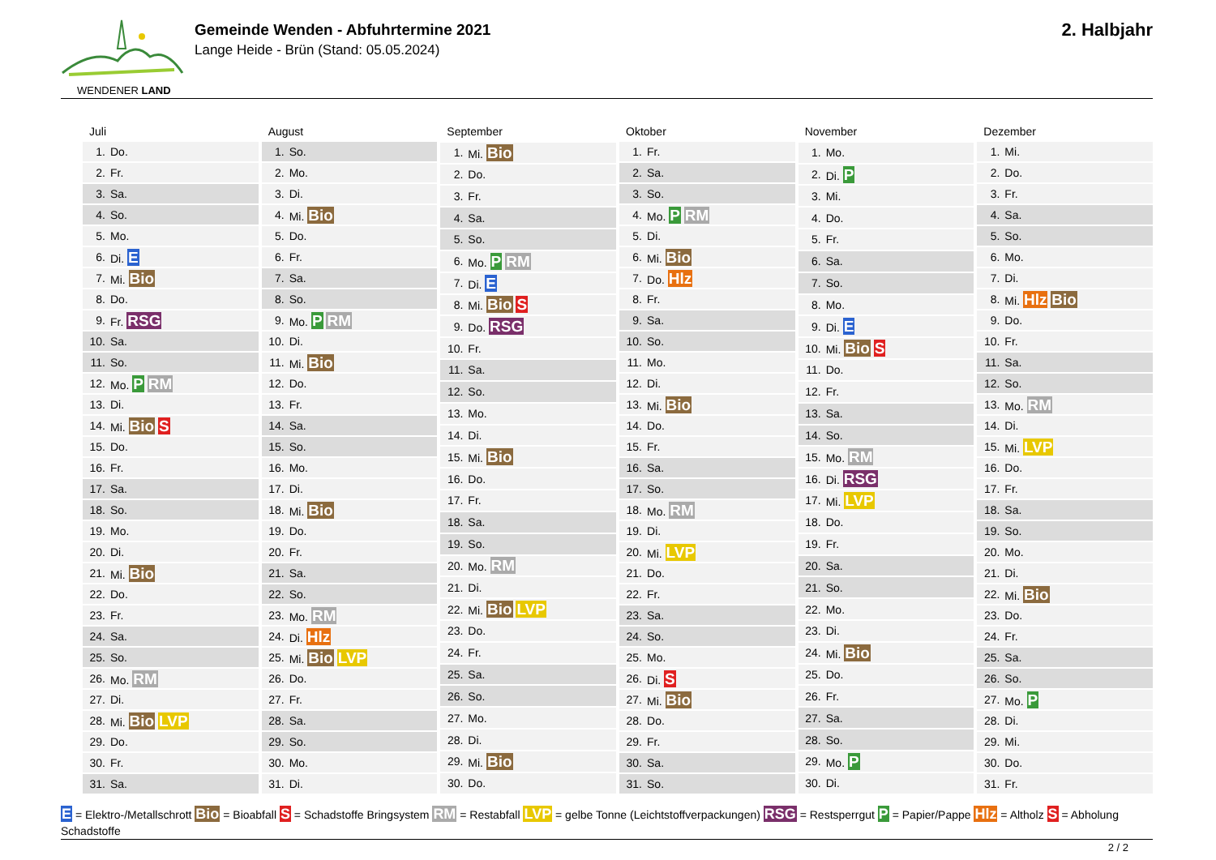WENDENER LAND
Gemeinde Wenden - Abfuhrtermine 2021
Lange Heide - Brün (Stand: 05.05.2024)
2. Halbjahr
| Juli | |
| --- | --- |
| 1. | Do. |
| 2. | Fr. |
| 3. | Sa. |
| 4. | So. |
| 5. | Mo. |
| 6. | Di. E |
| 7. | Mi. Bio |
| 8. | Do. |
| 9. | Fr. RSG |
| 10. | Sa. |
| 11. | So. |
| 12. | Mo. P RM |
| 13. | Di. |
| 14. | Mi. Bio S |
| 15. | Do. |
| 16. | Fr. |
| 17. | Sa. |
| 18. | So. |
| 19. | Mo. |
| 20. | Di. |
| 21. | Mi. Bio |
| 22. | Do. |
| 23. | Fr. |
| 24. | Sa. |
| 25. | So. |
| 26. | Mo. RM |
| 27. | Di. |
| 28. | Mi. Bio LVP |
| 29. | Do. |
| 30. | Fr. |
| 31. | Sa. |
| August | |
| --- | --- |
| 1. | So. |
| 2. | Mo. |
| 3. | Di. |
| 4. | Mi. Bio |
| 5. | Do. |
| 6. | Fr. |
| 7. | Sa. |
| 8. | So. |
| 9. | Mo. P RM |
| 10. | Di. |
| 11. | Mi. Bio |
| 12. | Do. |
| 13. | Fr. |
| 14. | Sa. |
| 15. | So. |
| 16. | Mo. |
| 17. | Di. |
| 18. | Mi. Bio |
| 19. | Do. |
| 20. | Fr. |
| 21. | Sa. |
| 22. | So. |
| 23. | Mo. RM |
| 24. | Di. Hlz |
| 25. | Mi. Bio LVP |
| 26. | Do. |
| 27. | Fr. |
| 28. | Sa. |
| 29. | So. |
| 30. | Mo. |
| 31. | Di. |
| September | |
| --- | --- |
| 1. | Mi. Bio |
| 2. | Do. |
| 3. | Fr. |
| 4. | Sa. |
| 5. | So. |
| 6. | Mo. P RM |
| 7. | Di. E |
| 8. | Mi. Bio S |
| 9. | Do. RSG |
| 10. | Fr. |
| 11. | Sa. |
| 12. | So. |
| 13. | Mo. |
| 14. | Di. |
| 15. | Mi. Bio |
| 16. | Do. |
| 17. | Fr. |
| 18. | Sa. |
| 19. | So. |
| 20. | Mo. RM |
| 21. | Di. |
| 22. | Mi. Bio LVP |
| 23. | Do. |
| 24. | Fr. |
| 25. | Sa. |
| 26. | So. |
| 27. | Mo. |
| 28. | Di. |
| 29. | Mi. Bio |
| 30. | Do. |
| Oktober | |
| --- | --- |
| 1. | Fr. |
| 2. | Sa. |
| 3. | So. |
| 4. | Mo. P RM |
| 5. | Di. |
| 6. | Mi. Bio |
| 7. | Do. Hlz |
| 8. | Fr. |
| 9. | Sa. |
| 10. | So. |
| 11. | Mo. |
| 12. | Di. |
| 13. | Mi. Bio |
| 14. | Do. |
| 15. | Fr. |
| 16. | Sa. |
| 17. | So. |
| 18. | Mo. RM |
| 19. | Di. |
| 20. | Mi. LVP |
| 21. | Do. |
| 22. | Fr. |
| 23. | Sa. |
| 24. | So. |
| 25. | Mo. |
| 26. | Di. S |
| 27. | Mi. Bio |
| 28. | Do. |
| 29. | Fr. |
| 30. | Sa. |
| 31. | So. |
| November | |
| --- | --- |
| 1. | Mo. |
| 2. | Di. P |
| 3. | Mi. |
| 4. | Do. |
| 5. | Fr. |
| 6. | Sa. |
| 7. | So. |
| 8. | Mo. |
| 9. | Di. E |
| 10. | Mi. Bio S |
| 11. | Do. |
| 12. | Fr. |
| 13. | Sa. |
| 14. | So. |
| 15. | Mo. RM |
| 16. | Di. RSG |
| 17. | Mi. LVP |
| 18. | Do. |
| 19. | Fr. |
| 20. | Sa. |
| 21. | So. |
| 22. | Mo. |
| 23. | Di. |
| 24. | Mi. Bio |
| 25. | Do. |
| 26. | Fr. |
| 27. | Sa. |
| 28. | So. |
| 29. | Mo. P |
| 30. | Di. |
| Dezember | |
| --- | --- |
| 1. | Mi. |
| 2. | Do. |
| 3. | Fr. |
| 4. | Sa. |
| 5. | So. |
| 6. | Mo. |
| 7. | Di. |
| 8. | Mi. Hlz Bio |
| 9. | Do. |
| 10. | Fr. |
| 11. | Sa. |
| 12. | So. |
| 13. | Mo. RM |
| 14. | Di. |
| 15. | Mi. LVP |
| 16. | Do. |
| 17. | Fr. |
| 18. | Sa. |
| 19. | So. |
| 20. | Mo. |
| 21. | Di. |
| 22. | Mi. Bio |
| 23. | Do. |
| 24. | Fr. |
| 25. | Sa. |
| 26. | So. |
| 27. | Mo. P |
| 28. | Di. |
| 29. | Mi. |
| 30. | Do. |
| 31. | Fr. |
E = Elektro-/Metallschrott Bio = Bioabfall S = Schadstoffe Bringsystem RM = Restabfall LVP = gelbe Tonne (Leichtstoffverpackungen) RSG = Restsperrgut P = Papier/Pappe Hlz = Altholz S = Abholung Schadstoffe
2 / 2